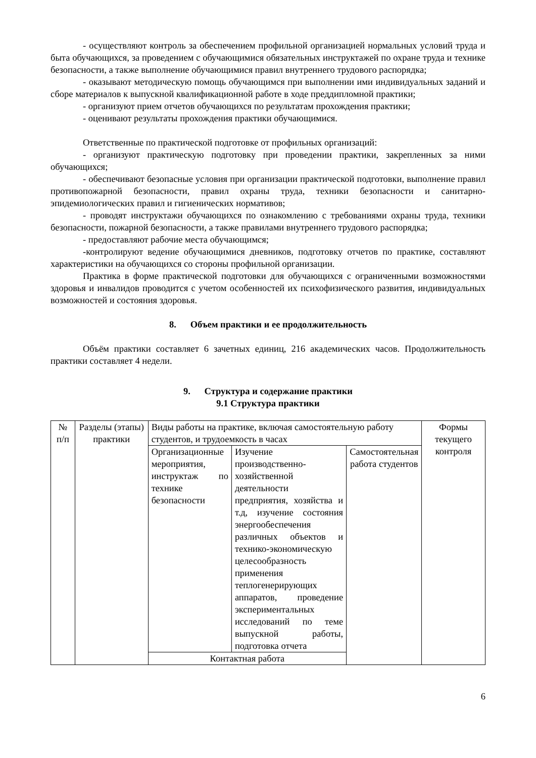- осуществляют контроль за обеспечением профильной организацией нормальных условий труда и быта обучающихся, за проведением с обучающимися обязательных инструктажей по охране труда и технике безопасности, а также выполнение обучающимися правил внутреннего трудового распорядка;
- оказывают методическую помощь обучающимся при выполнении ими индивидуальных заданий и сборе материалов к выпускной квалификационной работе в ходе преддипломной практики;
- организуют прием отчетов обучающихся по результатам прохождения практики;
- оценивают результаты прохождения практики обучающимися.
Ответственные по практической подготовке от профильных организаций:
- организуют практическую подготовку при проведении практики, закрепленных за ними обучающихся;
- обеспечивают безопасные условия при организации практической подготовки, выполнение правил противопожарной безопасности, правил охраны труда, техники безопасности и санитарно-эпидемиологических правил и гигиенических нормативов;
- проводят инструктажи обучающихся по ознакомлению с требованиями охраны труда, техники безопасности, пожарной безопасности, а также правилами внутреннего трудового распорядка;
- предоставляют рабочие места обучающимся;
-контролируют ведение обучающимися дневников, подготовку отчетов по практике, составляют характеристики на обучающихся со стороны профильной организации.
Практика в форме практической подготовки для обучающихся с ограниченными возможностями здоровья и инвалидов проводится с учетом особенностей их психофизического развития, индивидуальных возможностей и состояния здоровья.
8. Объем практики и ее продолжительность
Объём практики составляет 6 зачетных единиц, 216 академических часов. Продолжительность практики составляет 4 недели.
9. Структура и содержание практики
9.1 Структура практики
| № п/п | Разделы (этапы) практики | Виды работы на практике, включая самостоятельную работу студентов, и трудоемкость в часах | | | Формы текущего контроля |
| | | Организационные мероприятия, инструктаж по технике безопасности | Изучение производственно-хозяйственной деятельности предприятия, хозяйства и т.д, изучение состояния энергообеспечения различных объектов и технико-экономическую целесообразность применения теплогенерирующих аппаратов, проведение экспериментальных исследований по теме выпускной работы, подготовка отчета | Самостоятельная работа студентов | |
| | | Контактная работа | | | |
6